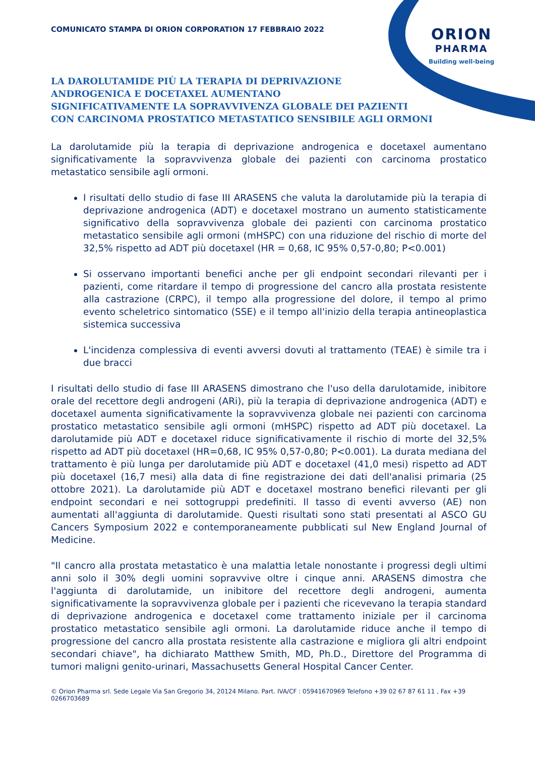COMUNICATO STAMPA DI ORION CORPORATION 17 FEBBRAIO 2022
ORION
PHARMA
Building well-being
LA DAROLUTAMIDE PIÙ LA TERAPIA DI DEPRIVAZIONE
ANDROGENICA E DOCETAXEL AUMENTANO
SIGNIFICATIVAMENTE LA SOPRAVVIVENZA GLOBALE DEI PAZIENTI
CON CARCINOMA PROSTATICO METASTATICO SENSIBILE AGLI ORMONI
La darolutamide più la terapia di deprivazione androgenica e docetaxel aumentano significativamente la sopravvivenza globale dei pazienti con carcinoma prostatico metastatico sensibile agli ormoni.
I risultati dello studio di fase III ARASENS che valuta la darolutamide più la terapia di deprivazione androgenica (ADT) e docetaxel mostrano un aumento statisticamente significativo della sopravvivenza globale dei pazienti con carcinoma prostatico metastatico sensibile agli ormoni (mHSPC) con una riduzione del rischio di morte del 32,5% rispetto ad ADT più docetaxel (HR = 0,68, IC 95% 0,57-0,80; P<0.001)
Si osservano importanti benefici anche per gli endpoint secondari rilevanti per i pazienti, come ritardare il tempo di progressione del cancro alla prostata resistente alla castrazione (CRPC), il tempo alla progressione del dolore, il tempo al primo evento scheletrico sintomatico (SSE) e il tempo all'inizio della terapia antineoplastica sistemica successiva
L'incidenza complessiva di eventi avversi dovuti al trattamento (TEAE) è simile tra i due bracci
I risultati dello studio di fase III ARASENS dimostrano che l'uso della darulotamide, inibitore orale del recettore degli androgeni (ARi), più la terapia di deprivazione androgenica (ADT) e docetaxel aumenta significativamente la sopravvivenza globale nei pazienti con carcinoma prostatico metastatico sensibile agli ormoni (mHSPC) rispetto ad ADT più docetaxel. La darolutamide più ADT e docetaxel riduce significativamente il rischio di morte del 32,5% rispetto ad ADT più docetaxel (HR=0,68, IC 95% 0,57-0,80; P<0.001). La durata mediana del trattamento è più lunga per darolutamide più ADT e docetaxel (41,0 mesi) rispetto ad ADT più docetaxel (16,7 mesi) alla data di fine registrazione dei dati dell'analisi primaria (25 ottobre 2021). La darolutamide più ADT e docetaxel mostrano benefici rilevanti per gli endpoint secondari e nei sottogruppi predefiniti. Il tasso di eventi avverso (AE) non aumentati all'aggiunta di darolutamide. Questi risultati sono stati presentati al ASCO GU Cancers Symposium 2022 e contemporaneamente pubblicati sul New England Journal of Medicine.
"Il cancro alla prostata metastatico è una malattia letale nonostante i progressi degli ultimi anni solo il 30% degli uomini sopravvive oltre i cinque anni. ARASENS dimostra che l'aggiunta di darolutamide, un inibitore del recettore degli androgeni, aumenta significativamente la sopravvivenza globale per i pazienti che ricevevano la terapia standard di deprivazione androgenica e docetaxel come trattamento iniziale per il carcinoma prostatico metastatico sensibile agli ormoni. La darolutamide riduce anche il tempo di progressione del cancro alla prostata resistente alla castrazione e migliora gli altri endpoint secondari chiave", ha dichiarato Matthew Smith, MD, Ph.D., Direttore del Programma di tumori maligni genito-urinari, Massachusetts General Hospital Cancer Center.
© Orion Pharma srl. Sede Legale Via San Gregorio 34, 20124 Milano. Part. IVA/CF : 05941670969 Telefono +39 02 67 87 61 11 , Fax +39 0266703689